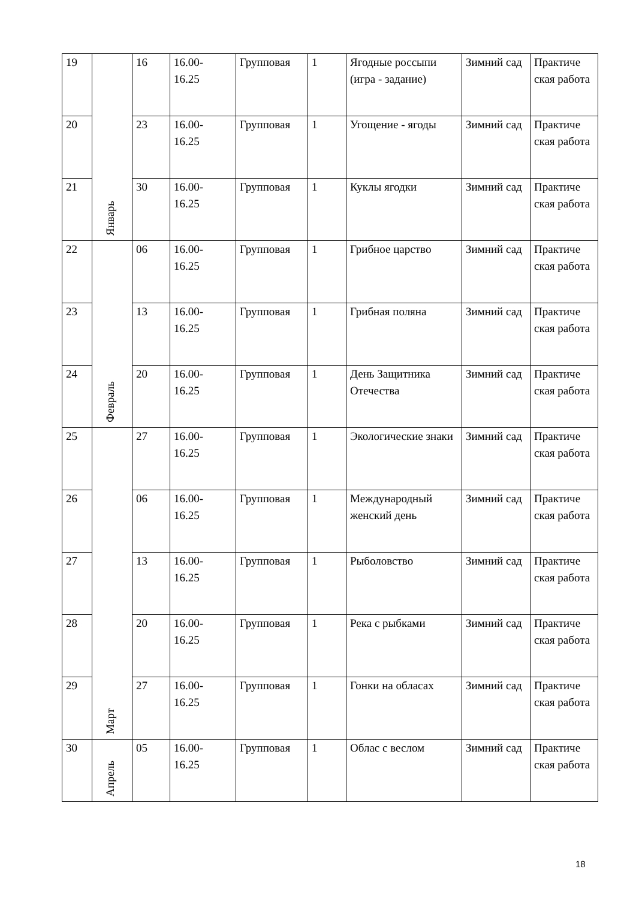| 19 | Январь | 16 | 16.00- 16.25 | Групповая | 1 | Ягодные россыпи (игра - задание) | Зимний сад | Практиче ская работа |
| 20 | | 23 | 16.00- 16.25 | Групповая | 1 | Угощение - ягоды | Зимний сад | Практиче ская работа |
| 21 | | 30 | 16.00- 16.25 | Групповая | 1 | Куклы ягодки | Зимний сад | Практиче ская работа |
| 22 | Февраль | 06 | 16.00- 16.25 | Групповая | 1 | Грибное царство | Зимний сад | Практиче ская работа |
| 23 | | 13 | 16.00- 16.25 | Групповая | 1 | Грибная поляна | Зимний сад | Практиче ская работа |
| 24 | | 20 | 16.00- 16.25 | Групповая | 1 | День Защитника Отечества | Зимний сад | Практиче ская работа |
| 25 | Март | 27 | 16.00- 16.25 | Групповая | 1 | Экологические знаки | Зимний сад | Практиче ская работа |
| 26 | | 06 | 16.00- 16.25 | Групповая | 1 | Международный женский день | Зимний сад | Практиче ская работа |
| 27 | | 13 | 16.00- 16.25 | Групповая | 1 | Рыболовство | Зимний сад | Практиче ская работа |
| 28 | | 20 | 16.00- 16.25 | Групповая | 1 | Река с рыбками | Зимний сад | Практиче ская работа |
| 29 | | 27 | 16.00- 16.25 | Групповая | 1 | Гонки на обласах | Зимний сад | Практиче ская работа |
| 30 | Апрель | 05 | 16.00- 16.25 | Групповая | 1 | Облас с веслом | Зимний сад | Практиче ская работа |
18